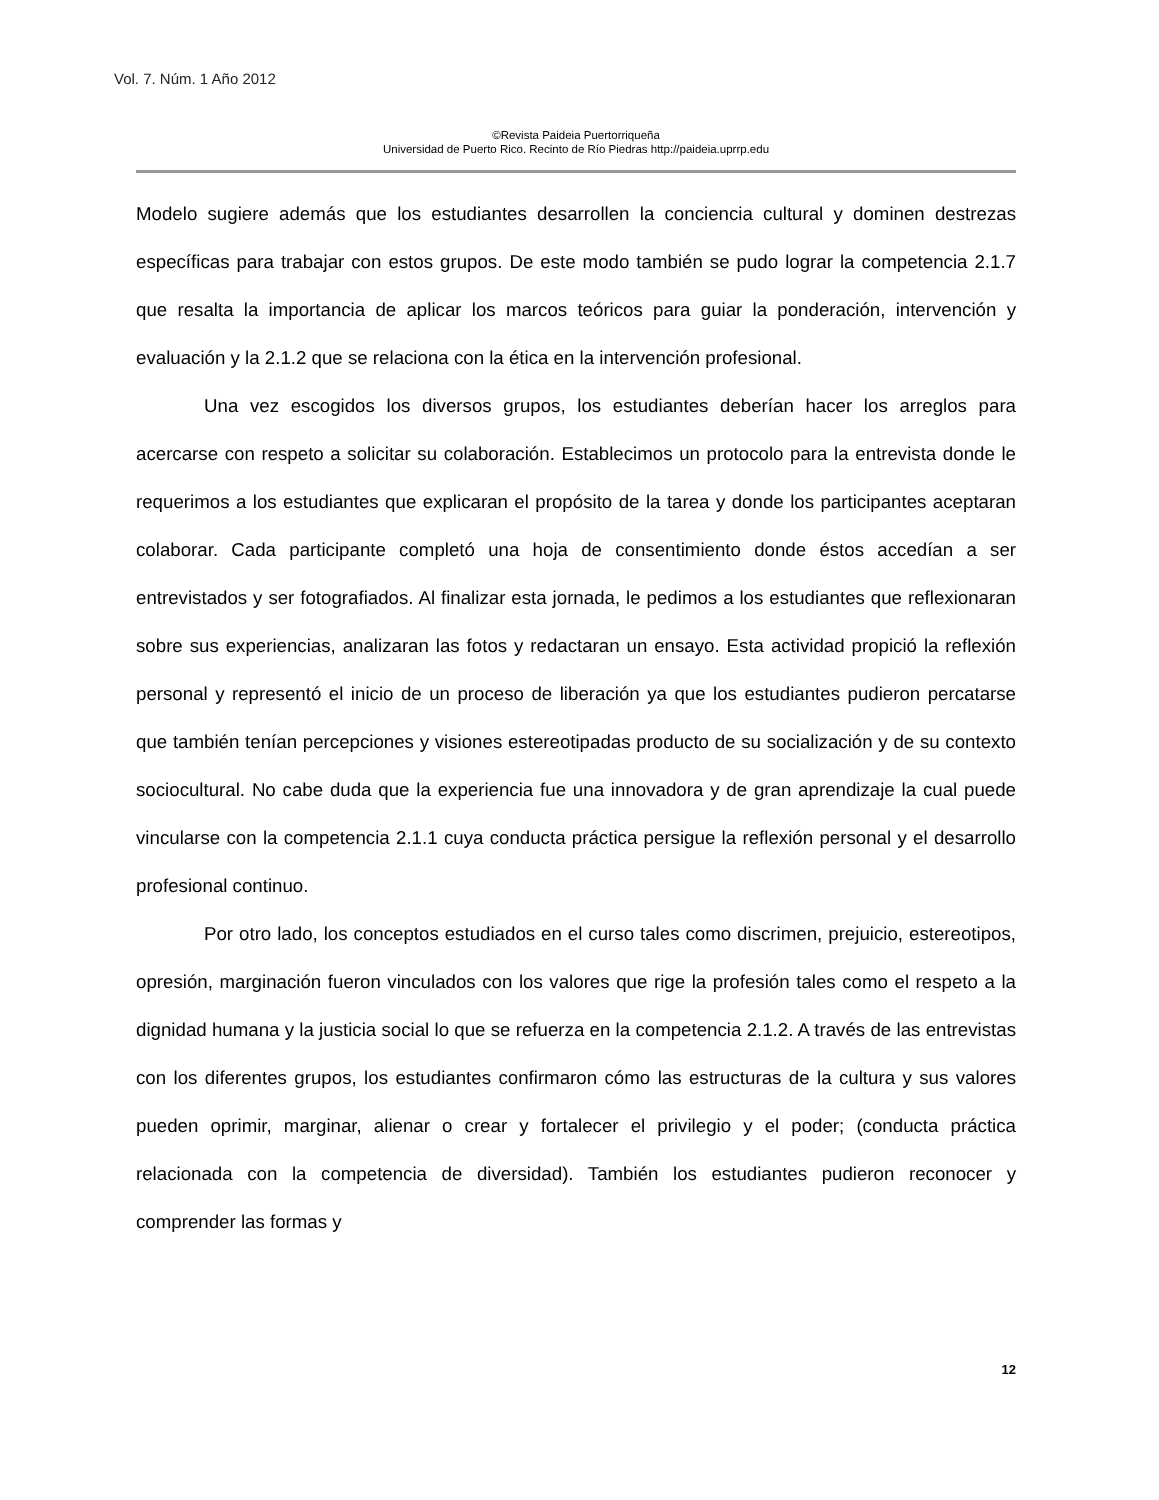Vol. 7. Núm. 1 Año 2012
©Revista Paideia Puertorriqueña
Universidad de Puerto Rico. Recinto de Río Piedras http://paideia.uprrp.edu
Modelo sugiere además que los estudiantes desarrollen la conciencia cultural y dominen destrezas específicas para trabajar con estos grupos. De este modo también se pudo lograr la competencia 2.1.7 que resalta la importancia de aplicar los marcos teóricos para guiar la ponderación, intervención y evaluación y la 2.1.2 que se relaciona con la ética en la intervención profesional.
Una vez escogidos los diversos grupos, los estudiantes deberían hacer los arreglos para acercarse con respeto a solicitar su colaboración. Establecimos un protocolo para la entrevista donde le requerimos a los estudiantes que explicaran el propósito de la tarea y donde los participantes aceptaran colaborar. Cada participante completó una hoja de consentimiento donde éstos accedían a ser entrevistados y ser fotografiados. Al finalizar esta jornada, le pedimos a los estudiantes que reflexionaran sobre sus experiencias, analizaran las fotos y redactaran un ensayo. Esta actividad propició la reflexión personal y representó el inicio de un proceso de liberación ya que los estudiantes pudieron percatarse que también tenían percepciones y visiones estereotipadas producto de su socialización y de su contexto sociocultural. No cabe duda que la experiencia fue una innovadora y de gran aprendizaje la cual puede vincularse con la competencia 2.1.1 cuya conducta práctica persigue la reflexión personal y el desarrollo profesional continuo.
Por otro lado, los conceptos estudiados en el curso tales como discrimen, prejuicio, estereotipos, opresión, marginación fueron vinculados con los valores que rige la profesión tales como el respeto a la dignidad humana y la justicia social lo que se refuerza en la competencia 2.1.2. A través de las entrevistas con los diferentes grupos, los estudiantes confirmaron cómo las estructuras de la cultura y sus valores pueden oprimir, marginar, alienar o crear y fortalecer el privilegio y el poder; (conducta práctica relacionada con la competencia de diversidad). También los estudiantes pudieron reconocer y comprender las formas y
12